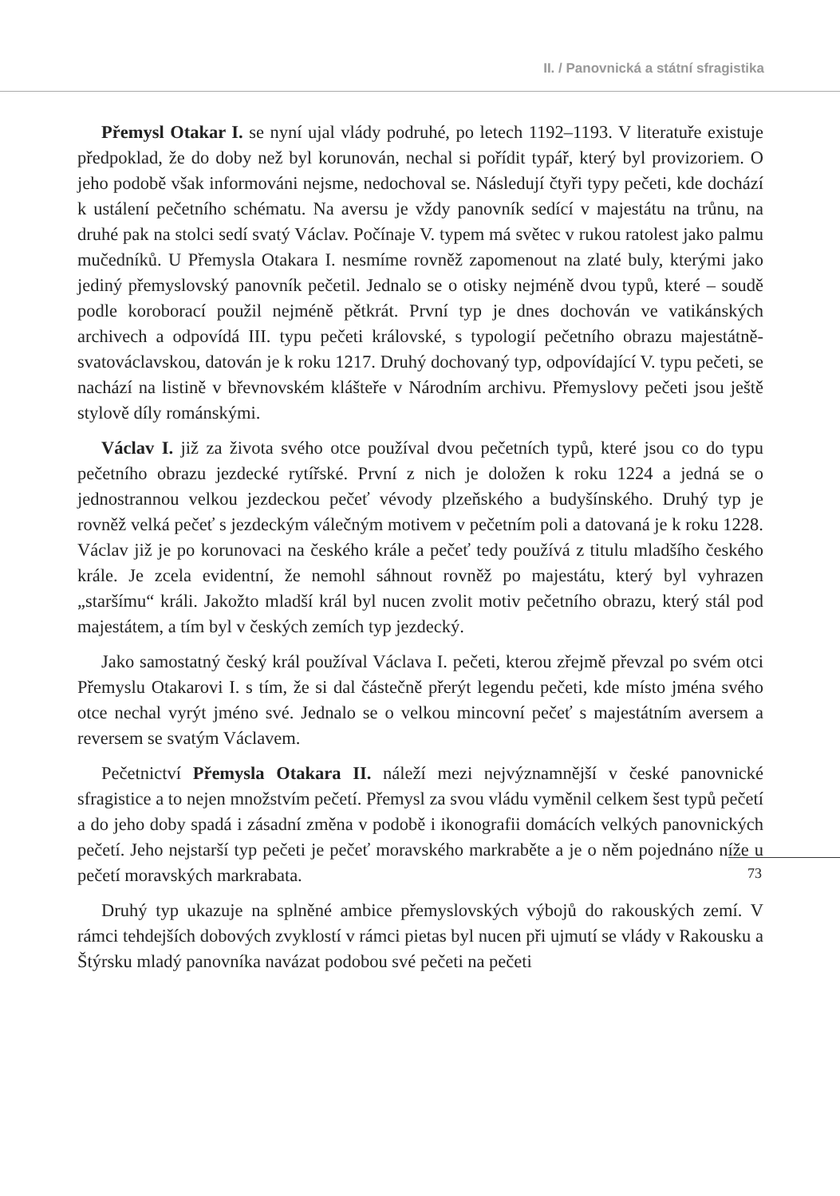II. / Panovnická a státní sfragistika
Přemysl Otakar I. se nyní ujal vlády podruhé, po letech 1192–1193. V literatuře existuje předpoklad, že do doby než byl korunován, nechal si pořídit typář, který byl provizoriem. O jeho podobě však informováni nejsme, nedochoval se. Následují čtyři typy pečeti, kde dochází k ustálení pečetního schématu. Na aversu je vždy panovník sedící v majestátu na trůnu, na druhé pak na stolci sedí svatý Václav. Počínaje V. typem má světec v rukou ratolest jako palmu mučedníků. U Přemysla Otakara I. nesmíme rovněž zapomenout na zlaté buly, kterými jako jediný přemyslovský panovník pečetil. Jednalo se o otisky nejméně dvou typů, které – soudě podle koroborací použil nejméně pětkrát. První typ je dnes dochován ve vatikánských archivech a odpovídá III. typu pečeti královské, s typologií pečetního obrazu majestátně-svatováclavskou, datován je k roku 1217. Druhý dochovaný typ, odpovídající V. typu pečeti, se nachází na listině v břevnovském klášteře v Národním archivu. Přemyslovy pečeti jsou ještě stylově díly románskými.
Václav I. již za života svého otce používal dvou pečetních typů, které jsou co do typu pečetního obrazu jezdecké rytířské. První z nich je doložen k roku 1224 a jedná se o jednostrannou velkou jezdeckou pečeť vévody plzeňského a budyšínského. Druhý typ je rovněž velká pečeť s jezdeckým válečným motivem v pečetním poli a datovaná je k roku 1228. Václav již je po korunovaci na českého krále a pečeť tedy používá z titulu mladšího českého krále. Je zcela evidentní, že nemohl sáhnout rovněž po majestátu, který byl vyhrazen „staršímu“ králi. Jakožto mladší král byl nucen zvolit motiv pečetního obrazu, který stál pod majestátem, a tím byl v českých zemích typ jezdecký.
Jako samostatný český král používal Václava I. pečeti, kterou zřejmě převzal po svém otci Přemyslu Otakarovi I. s tím, že si dal částečně přerýt legendu pečeti, kde místo jména svého otce nechal vyrýt jméno své. Jednalo se o velkou mincovní pečeť s majestátním aversem a reversem se svatým Václavem.
Pečetnictví Přemysla Otakara II. náleží mezi nejvýznamnější v české panovnické sfragistice a to nejen množstvím pečetí. Přemysl za svou vládu vyměnil celkem šest typů pečetí a do jeho doby spadá i zásadní změna v podobě i ikonografii domácích velkých panovnických pečetí. Jeho nejstarší typ pečeti je pečeť moravského markraběte a je o něm pojednáno níže u pečetí moravských markrabata.
Druhý typ ukazuje na splněné ambice přemyslovských výbojů do rakouských zemí. V rámci tehdejších dobových zvyklostí v rámci pietas byl nucen při ujmutí se vlády v Rakousku a Štýrsku mladý panovníka navázat podobou své pečeti na pečeti
73